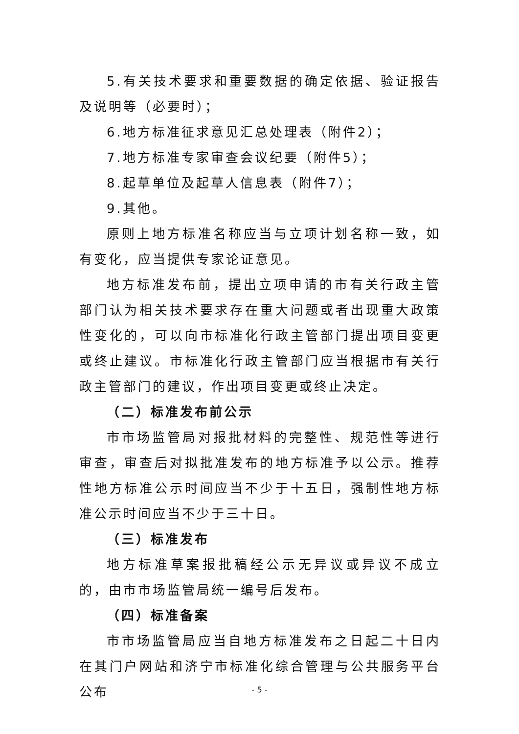5.有关技术要求和重要数据的确定依据、验证报告及说明等（必要时）；
6.地方标准征求意见汇总处理表（附件2）；
7.地方标准专家审查会议纪要（附件5）；
8.起草单位及起草人信息表（附件7）；
9.其他。
原则上地方标准名称应当与立项计划名称一致，如有变化，应当提供专家论证意见。
地方标准发布前，提出立项申请的市有关行政主管部门认为相关技术要求存在重大问题或者出现重大政策性变化的，可以向市标准化行政主管部门提出项目变更或终止建议。市标准化行政主管部门应当根据市有关行政主管部门的建议，作出项目变更或终止决定。
（二）标准发布前公示
市市场监管局对报批材料的完整性、规范性等进行审查，审查后对拟批准发布的地方标准予以公示。推荐性地方标准公示时间应当不少于十五日，强制性地方标准公示时间应当不少于三十日。
（三）标准发布
地方标准草案报批稿经公示无异议或异议不成立的，由市市场监管局统一编号后发布。
（四）标准备案
市市场监管局应当自地方标准发布之日起二十日内在其门户网站和济宁市标准化综合管理与公共服务平台公布
- 5 -